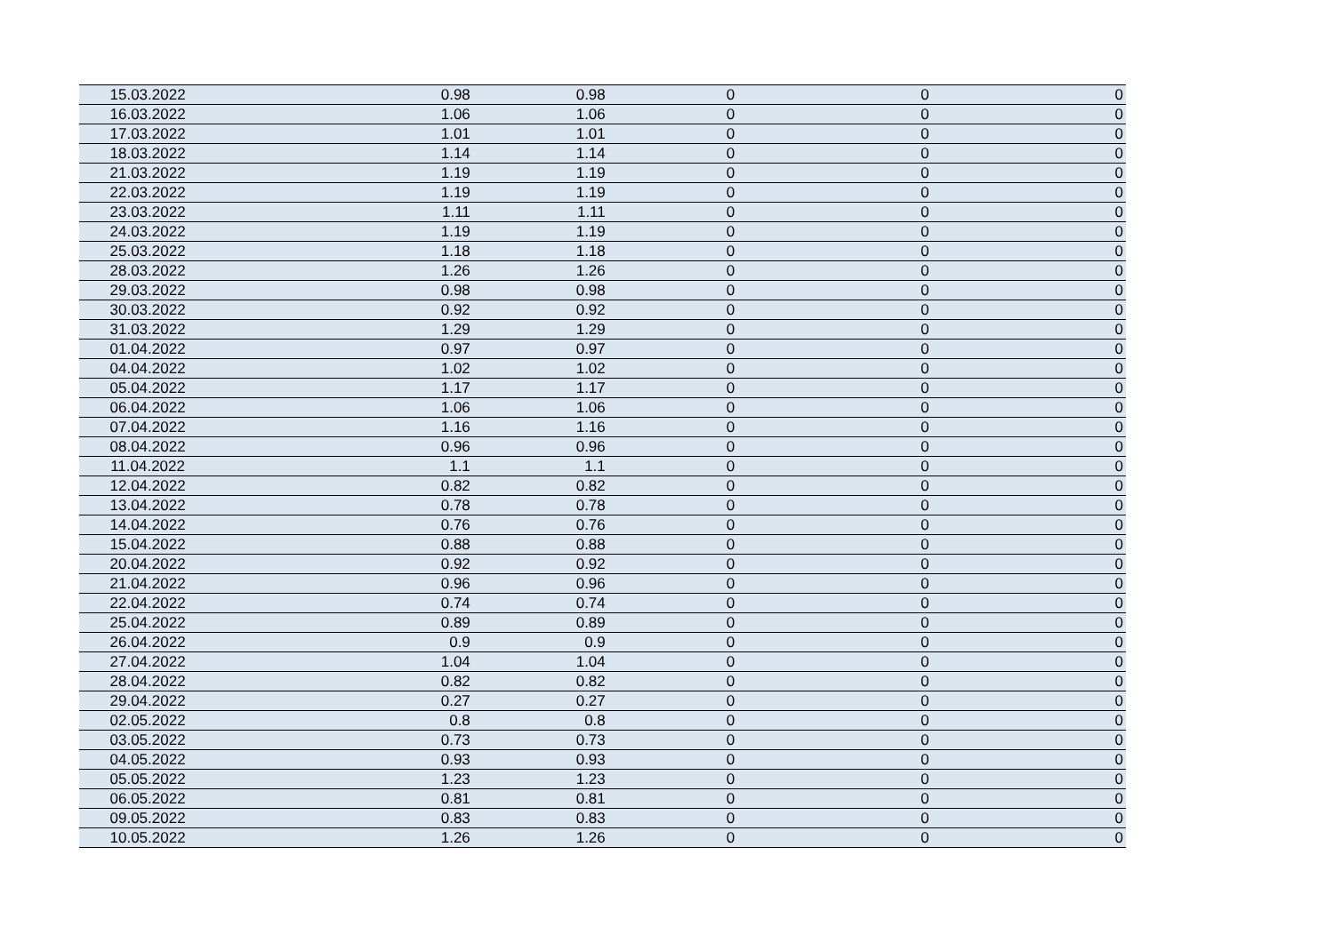| 15.03.2022 | 0.98 | 0.98 | 0 | 0 | 0 |
| 16.03.2022 | 1.06 | 1.06 | 0 | 0 | 0 |
| 17.03.2022 | 1.01 | 1.01 | 0 | 0 | 0 |
| 18.03.2022 | 1.14 | 1.14 | 0 | 0 | 0 |
| 21.03.2022 | 1.19 | 1.19 | 0 | 0 | 0 |
| 22.03.2022 | 1.19 | 1.19 | 0 | 0 | 0 |
| 23.03.2022 | 1.11 | 1.11 | 0 | 0 | 0 |
| 24.03.2022 | 1.19 | 1.19 | 0 | 0 | 0 |
| 25.03.2022 | 1.18 | 1.18 | 0 | 0 | 0 |
| 28.03.2022 | 1.26 | 1.26 | 0 | 0 | 0 |
| 29.03.2022 | 0.98 | 0.98 | 0 | 0 | 0 |
| 30.03.2022 | 0.92 | 0.92 | 0 | 0 | 0 |
| 31.03.2022 | 1.29 | 1.29 | 0 | 0 | 0 |
| 01.04.2022 | 0.97 | 0.97 | 0 | 0 | 0 |
| 04.04.2022 | 1.02 | 1.02 | 0 | 0 | 0 |
| 05.04.2022 | 1.17 | 1.17 | 0 | 0 | 0 |
| 06.04.2022 | 1.06 | 1.06 | 0 | 0 | 0 |
| 07.04.2022 | 1.16 | 1.16 | 0 | 0 | 0 |
| 08.04.2022 | 0.96 | 0.96 | 0 | 0 | 0 |
| 11.04.2022 | 1.1 | 1.1 | 0 | 0 | 0 |
| 12.04.2022 | 0.82 | 0.82 | 0 | 0 | 0 |
| 13.04.2022 | 0.78 | 0.78 | 0 | 0 | 0 |
| 14.04.2022 | 0.76 | 0.76 | 0 | 0 | 0 |
| 15.04.2022 | 0.88 | 0.88 | 0 | 0 | 0 |
| 20.04.2022 | 0.92 | 0.92 | 0 | 0 | 0 |
| 21.04.2022 | 0.96 | 0.96 | 0 | 0 | 0 |
| 22.04.2022 | 0.74 | 0.74 | 0 | 0 | 0 |
| 25.04.2022 | 0.89 | 0.89 | 0 | 0 | 0 |
| 26.04.2022 | 0.9 | 0.9 | 0 | 0 | 0 |
| 27.04.2022 | 1.04 | 1.04 | 0 | 0 | 0 |
| 28.04.2022 | 0.82 | 0.82 | 0 | 0 | 0 |
| 29.04.2022 | 0.27 | 0.27 | 0 | 0 | 0 |
| 02.05.2022 | 0.8 | 0.8 | 0 | 0 | 0 |
| 03.05.2022 | 0.73 | 0.73 | 0 | 0 | 0 |
| 04.05.2022 | 0.93 | 0.93 | 0 | 0 | 0 |
| 05.05.2022 | 1.23 | 1.23 | 0 | 0 | 0 |
| 06.05.2022 | 0.81 | 0.81 | 0 | 0 | 0 |
| 09.05.2022 | 0.83 | 0.83 | 0 | 0 | 0 |
| 10.05.2022 | 1.26 | 1.26 | 0 | 0 | 0 |